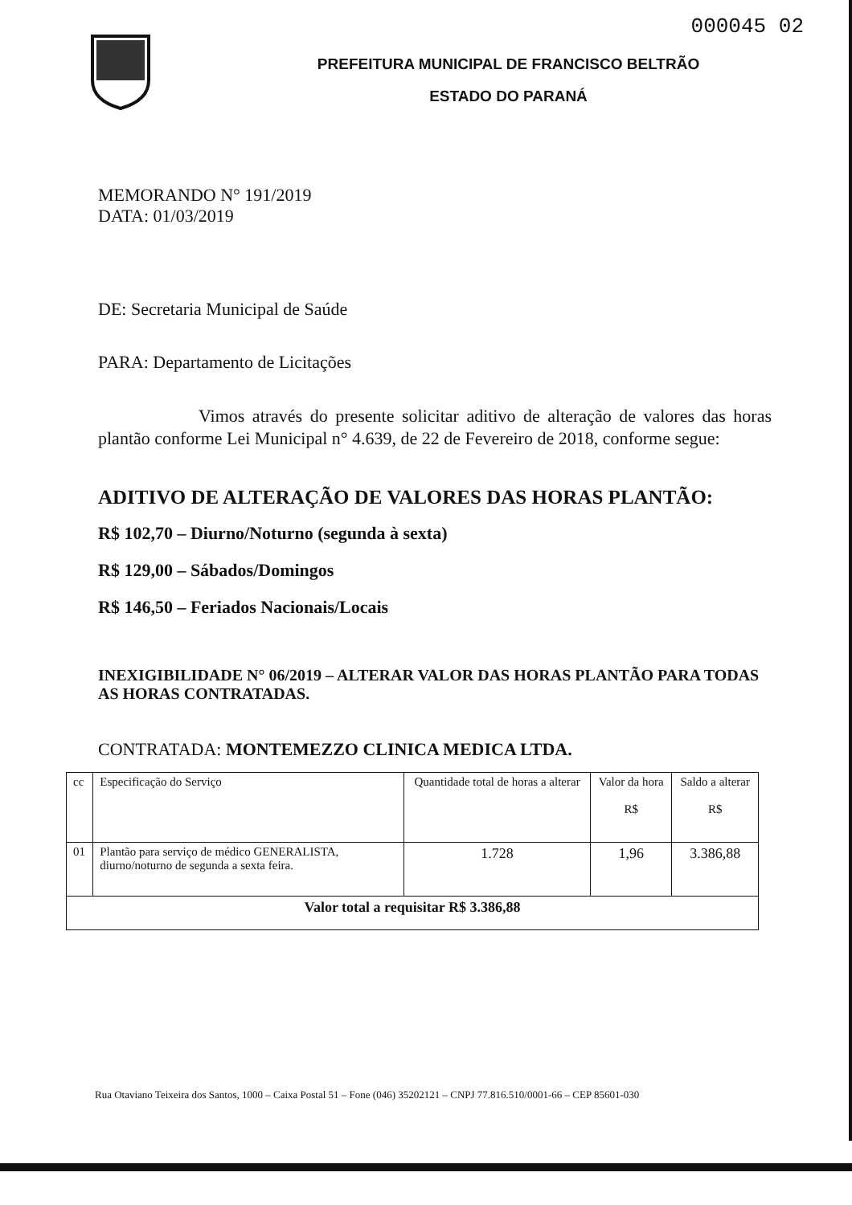000045 02
PREFEITURA MUNICIPAL DE FRANCISCO BELTRÃO
ESTADO DO PARANÁ
MEMORANDO N° 191/2019
DATA: 01/03/2019
DE: Secretaria Municipal de Saúde
PARA: Departamento de Licitações
Vimos através do presente solicitar aditivo de alteração de valores das horas plantão conforme Lei Municipal n° 4.639, de 22 de Fevereiro de 2018, conforme segue:
ADITIVO DE ALTERAÇÃO DE VALORES DAS HORAS PLANTÃO:
R$ 102,70 – Diurno/Noturno (segunda à sexta)
R$ 129,00 – Sábados/Domingos
R$ 146,50 – Feriados Nacionais/Locais
INEXIGIBILIDADE N° 06/2019 – ALTERAR VALOR DAS HORAS PLANTÃO PARA TODAS AS HORAS CONTRATADAS.
CONTRATADA: MONTEMEZZO CLINICA MEDICA LTDA.
| cc | Especificação do Serviço | Quantidade total de horas a alterar | Valor da hora R$ | Saldo a alterar R$ |
| 01 | Plantão para serviço de médico GENERALISTA, diurno/noturno de segunda a sexta feira. | 1.728 | 1,96 | 3.386,88 |
| Valor total a requisitar R$ 3.386,88 | | | | |
Rua Otaviano Teixeira dos Santos, 1000 – Caixa Postal 51 – Fone (046) 35202121 – CNPJ 77.816.510/0001-66 – CEP 85601-030